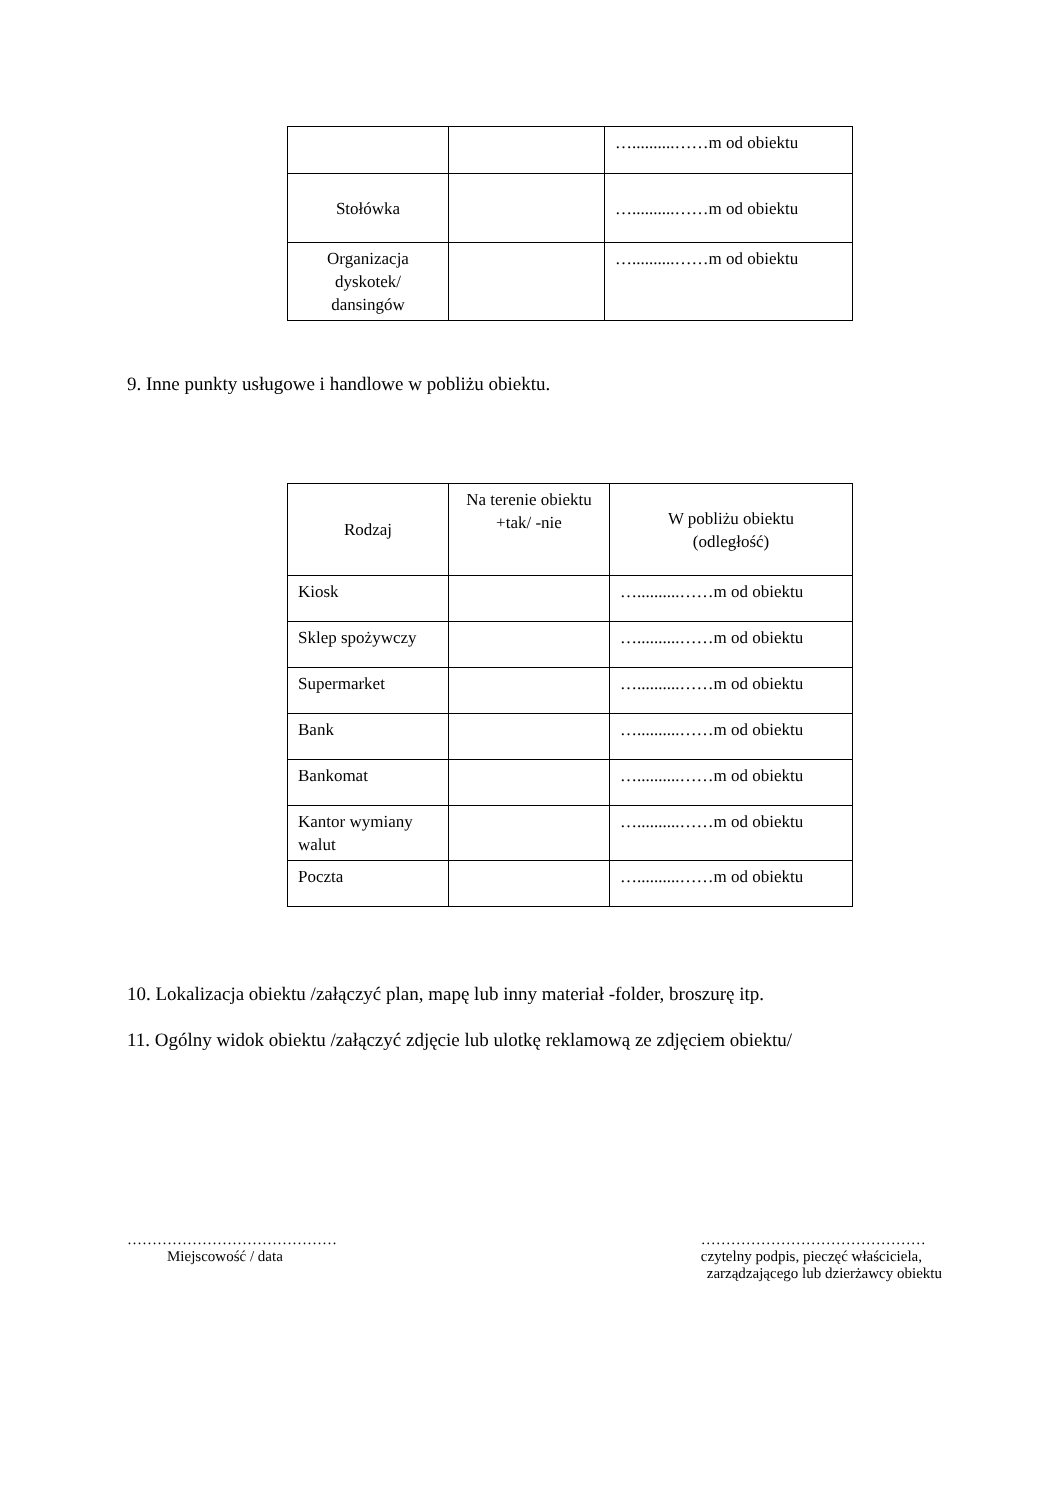| | | …..........……m od obiektu |
| Stołówka | | …..........……m od obiektu |
| Organizacja dyskotek/ dansingów | | …..........……m od obiektu |
9. Inne punkty usługowe i handlowe w pobliżu obiektu.
| Rodzaj | Na terenie obiektu +tak/ -nie | W pobliżu obiektu (odległość) |
| Kiosk | | …..........……m od obiektu |
| Sklep spożywczy | | …..........……m od obiektu |
| Supermarket | | …..........……m od obiektu |
| Bank | | …..........……m od obiektu |
| Bankomat | | …..........……m od obiektu |
| Kantor wymiany walut | | …..........……m od obiektu |
| Poczta | | …..........……m od obiektu |
10. Lokalizacja obiektu /załączyć plan, mapę lub inny materiał -folder, broszurę itp.
11. Ogólny widok obiektu /załączyć zdjęcie lub ulotkę reklamową ze zdjęciem obiektu/
……………………………………
Miejscowość / data
………………………………………
czytelny podpis, pieczęć właściciela,
zarządzającego lub dzierżawcy obiektu